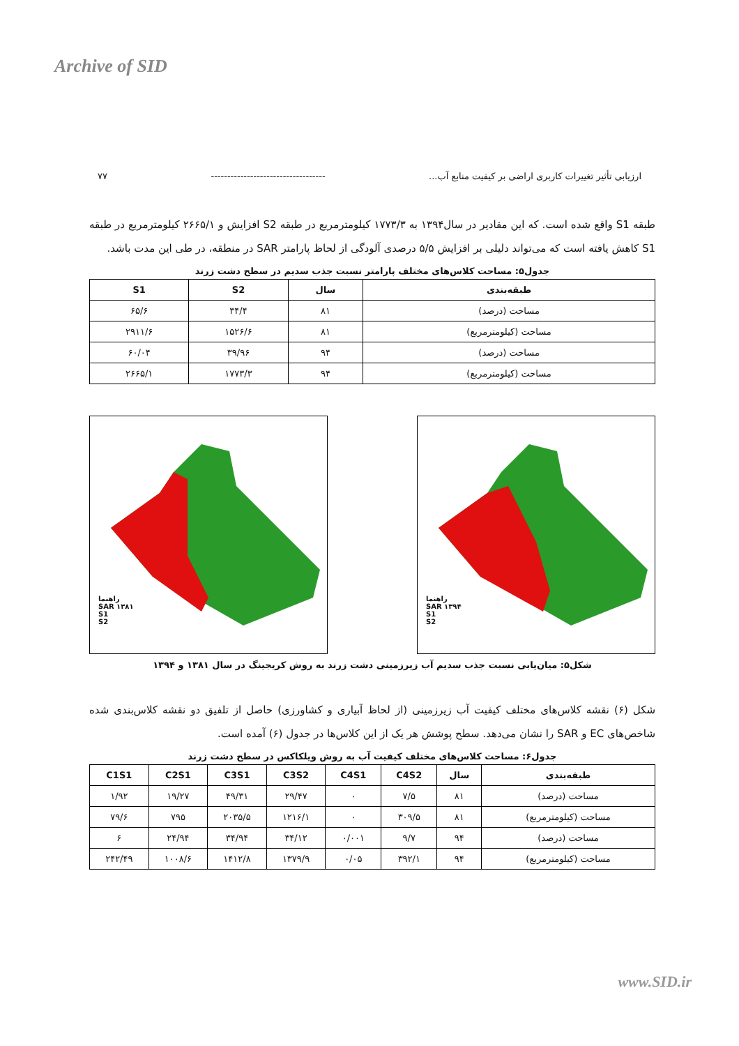Archive of SID
ارزیابی تأثیر تغییرات کاربری اراضی بر کیفیت منابع آب... ----------------------------------- ۷۷
طبقه S1 واقع شده است. که این مقادیر در سال۱۳۹۴ به ۱۷۷۳/۳ کیلومترمربع در طبقه S2 افزایش و ۲۶۶۵/۱ کیلومترمربع در طبقه S1 کاهش یافته است که می‌تواند دلیلی بر افزایش ۵/۵ درصدی آلودگی از لحاظ پارامتر SAR در منطقه، در طی این مدت باشد.
جدول۵: مساحت کلاس‌های مختلف پارامتر نسبت جذب سدیم در سطح دشت زرند
| طبقه‌بندی | سال | S2 | S1 |
| --- | --- | --- | --- |
| مساحت (درصد) | ۸۱ | ۳۴/۴ | ۶۵/۶ |
| مساحت (کیلومترمربع) | ۸۱ | ۱۵۲۶/۶ | ۲۹۱۱/۶ |
| مساحت (درصد) | ۹۴ | ۳۹/۹۶ | ۶۰/۰۴ |
| مساحت (کیلومترمربع) | ۹۴ | ۱۷۷۳/۳ | ۲۶۶۵/۱ |
راهنما
SAR ۱۳۸۱
S1
S2
راهنما
SAR ۱۳۹۴
S1
S2
شکل۵: میان‌یابی نسبت جذب سدیم آب زیرزمینی دشت زرند به روش کریجینگ در سال ۱۳۸۱ و ۱۳۹۴
شکل (۶) نقشه کلاس‌های مختلف کیفیت آب زیرزمینی (از لحاظ آبیاری و کشاورزی) حاصل از تلفیق دو نقشه کلاس‌بندی شده شاخص‌های EC و SAR را نشان می‌دهد. سطح پوشش هر یک از این کلاس‌ها در جدول (۶) آمده است.
جدول۶: مساحت کلاس‌های مختلف کیفیت آب به روش ویلکاکس در سطح دشت زرند
| طبقه‌بندی | سال | C4S2 | C4S1 | C3S2 | C3S1 | C2S1 | C1S1 |
| --- | --- | --- | --- | --- | --- | --- | --- |
| مساحت (درصد) | ۸۱ | ۷/۵ | ۰ | ۲۹/۴۷ | ۴۹/۳۱ | ۱۹/۲۷ | ۱/۹۲ |
| مساحت (کیلومترمربع) | ۸۱ | ۳۰۹/۵ | ۰ | ۱۲۱۶/۱ | ۲۰۳۵/۵ | ۷۹۵ | ۷۹/۶ |
| مساحت (درصد) | ۹۴ | ۹/۷ | ۰/۰۰۱ | ۳۴/۱۲ | ۳۴/۹۴ | ۲۴/۹۴ | ۶ |
| مساحت (کیلومترمربع) | ۹۴ | ۳۹۲/۱ | ۰/۰۵ | ۱۳۷۹/۹ | ۱۴۱۲/۸ | ۱۰۰۸/۶ | ۲۴۲/۴۹ |
www.SID.ir